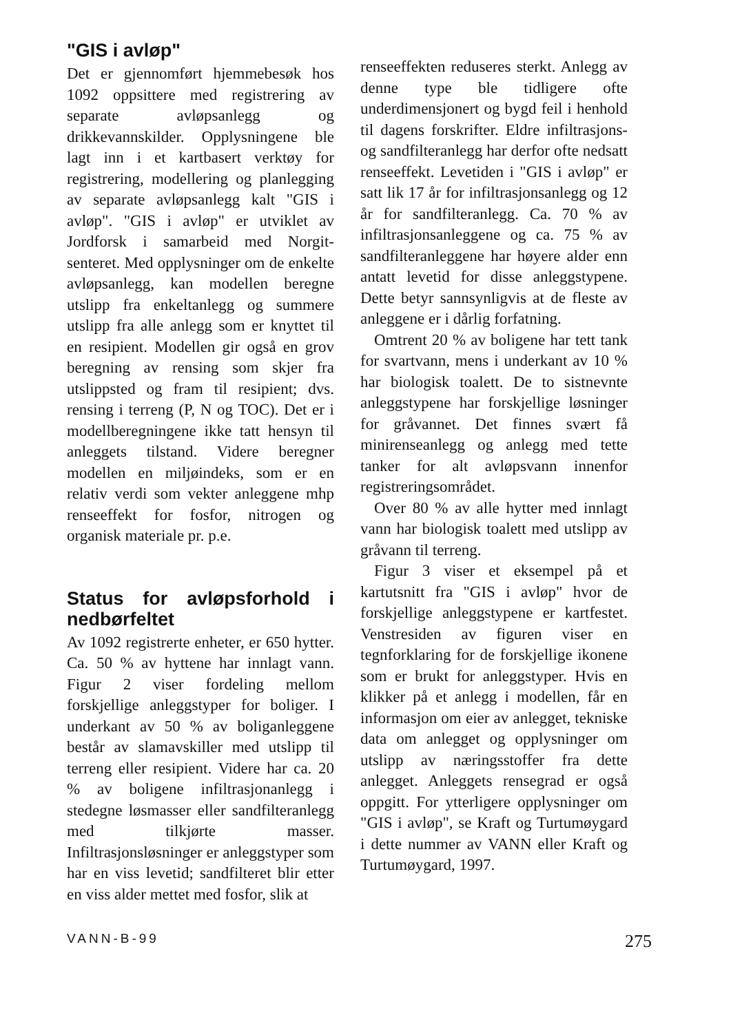"GIS i avløp"
Det er gjennomført hjemmebesøk hos 1092 oppsittere med registrering av separate avløpsanlegg og drikkevannskilder. Opplysningene ble lagt inn i et kartbasert verktøy for registrering, modellering og planlegging av separate avløpsanlegg kalt "GIS i avløp". "GIS i avløp" er utviklet av Jordforsk i samarbeid med Norgit-senteret. Med opplysninger om de enkelte avløpsanlegg, kan modellen beregne utslipp fra enkeltanlegg og summere utslipp fra alle anlegg som er knyttet til en resipient. Modellen gir også en grov beregning av rensing som skjer fra utslippsted og fram til resipient; dvs. rensing i terreng (P, N og TOC). Det er i modellberegningene ikke tatt hensyn til anleggets tilstand. Videre beregner modellen en miljøindeks, som er en relativ verdi som vekter anleggene mhp renseeffekt for fosfor, nitrogen og organisk materiale pr. p.e.
Status for avløpsforhold i nedbørfeltet
Av 1092 registrerte enheter, er 650 hytter. Ca. 50 % av hyttene har innlagt vann. Figur 2 viser fordeling mellom forskjellige anleggstyper for boliger. I underkant av 50 % av boliganleggene består av slamavskiller med utslipp til terreng eller resipient. Videre har ca. 20 % av boligene infiltrasjonanlegg i stedegne løsmasser eller sandfilteranlegg med tilkjørte masser. Infiltrasjonsløsninger er anleggstyper som har en viss levetid; sandfilteret blir etter en viss alder mettet med fosfor, slik at
renseeffekten reduseres sterkt. Anlegg av denne type ble tidligere ofte underdimensjonert og bygd feil i henhold til dagens forskrifter. Eldre infiltrasjons- og sandfilteranlegg har derfor ofte nedsatt renseeffekt. Levetiden i "GIS i avløp" er satt lik 17 år for infiltrasjonsanlegg og 12 år for sandfilteranlegg. Ca. 70 % av infiltrasjonsanleggene og ca. 75 % av sandfilteranleggene har høyere alder enn antatt levetid for disse anleggstypene. Dette betyr sannsynligvis at de fleste av anleggene er i dårlig forfatning.
Omtrent 20 % av boligene har tett tank for svartvann, mens i underkant av 10 % har biologisk toalett. De to sistnevnte anleggstypene har forskjellige løsninger for gråvannet. Det finnes svært få minirenseanlegg og anlegg med tette tanker for alt avløpsvann innenfor registreringsområdet.
Over 80 % av alle hytter med innlagt vann har biologisk toalett med utslipp av gråvann til terreng.
Figur 3 viser et eksempel på et kartutsnitt fra "GIS i avløp" hvor de forskjellige anleggstypene er kartfestet. Venstresiden av figuren viser en tegnforklaring for de forskjellige ikonene som er brukt for anleggstyper. Hvis en klikker på et anlegg i modellen, får en informasjon om eier av anlegget, tekniske data om anlegget og opplysninger om utslipp av næringsstoffer fra dette anlegget. Anleggets rensegrad er også oppgitt. For ytterligere opplysninger om "GIS i avløp", se Kraft og Turtumøygard i dette nummer av VANN eller Kraft og Turtumøygard, 1997.
VANN-B-99 275